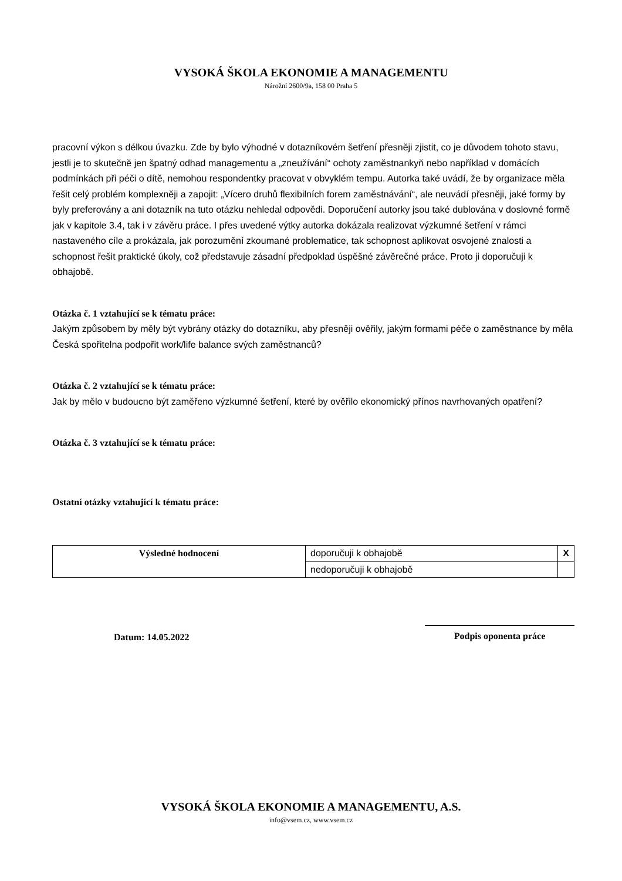VYSOKÁ ŠKOLA EKONOMIE A MANAGEMENTU
Nárožní 2600/9a, 158 00 Praha 5
pracovní výkon s délkou úvazku. Zde by bylo výhodné v dotazníkovém šetření přesněji zjistit, co je důvodem tohoto stavu, jestli je to skutečně jen špatný odhad managementu a „zneužívání“ ochoty zaměstnankyň nebo například v domácích podmínkách při péči o dítě, nemohou respondentky pracovat v obvyklém tempu. Autorka také uvádí, že by organizace měla řešit celý problém komplexněji a zapojit: „Vícero druhů flexibilních forem zaměstnávání“, ale neuvádí přesněji, jaké formy by byly preferovány a ani dotazník na tuto otázku nehledal odpovědi. Doporučení autorky jsou také dublována v doslovné formě jak v kapitole 3.4, tak i v závěru práce. I přes uvedené výtky autorka dokázala realizovat výzkumné šetření v rámci nastaveného cíle a prokázala, jak porozumění zkoumané problematice, tak schopnost aplikovat osvojené znalosti a schopnost řešit praktické úkoly, což představuje zásadní předpoklad úspěšné závěrečné práce. Proto ji doporučuji k obhajobě.
Otázka č. 1 vztahující se k tématu práce:
Jakým způsobem by měly být vybrány otázky do dotazníku, aby přesněji ověřily, jakým formami péče o zaměstnance by měla Česká spořitelna podpořit work/life balance svých zaměstnanců?
Otázka č. 2 vztahující se k tématu práce:
Jak by mělo v budoucno být zaměřeno výzkumné šetření, které by ověřilo ekonomický přínos navrhovaných opatření?
Otázka č. 3 vztahující se k tématu práce:
Ostatní otázky vztahující k tématu práce:
| Výsledné hodnocení | doporučuji k obhajobě | X |
| | nedoporučuji k obhajobě | |
Datum: 14.05.2022
Podpis oponenta práce
VYSOKÁ ŠKOLA EKONOMIE A MANAGEMENTU, A.S.
info@vsem.cz, www.vsem.cz